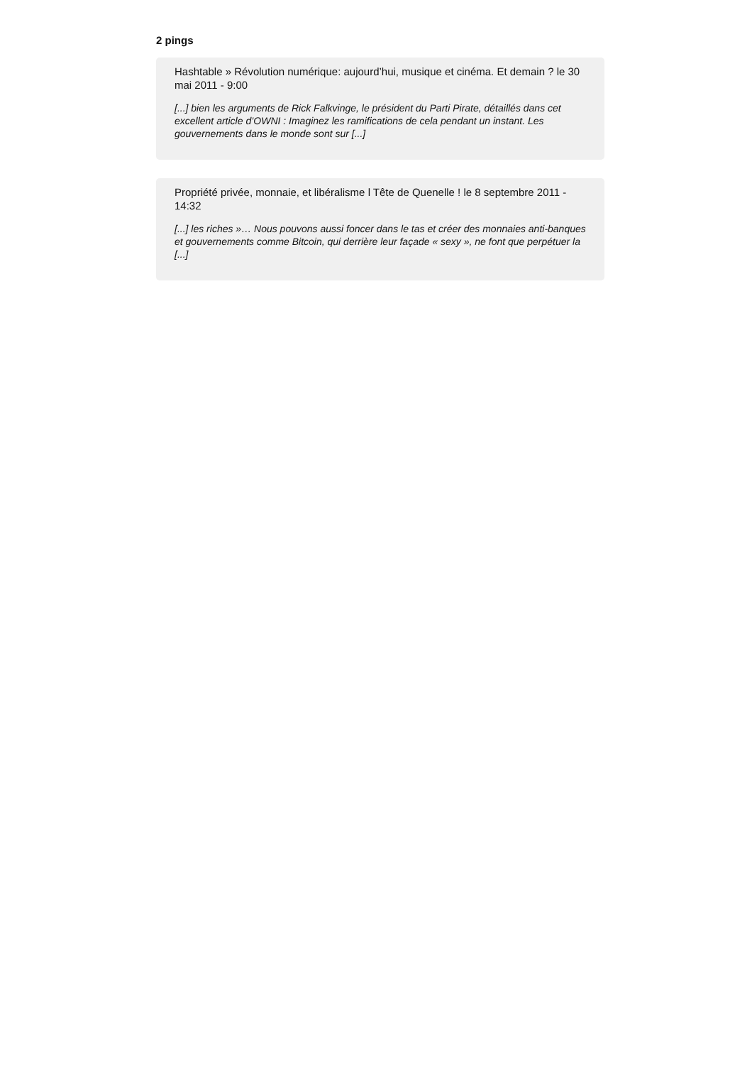2 pings
Hashtable » Révolution numérique: aujourd’hui, musique et cinéma. Et demain ? le 30 mai 2011 - 9:00
[...] bien les arguments de Rick Falkvinge, le président du Parti Pirate, détaillés dans cet excellent article d’OWNI : Imaginez les ramifications de cela pendant un instant. Les gouvernements dans le monde sont sur [...]
Propriété privée, monnaie, et libéralisme l Tête de Quenelle ! le 8 septembre 2011 - 14:32
[...] les riches »… Nous pouvons aussi foncer dans le tas et créer des monnaies anti-banques et gouvernements comme Bitcoin, qui derrière leur façade « sexy », ne font que perpétuer la [...]